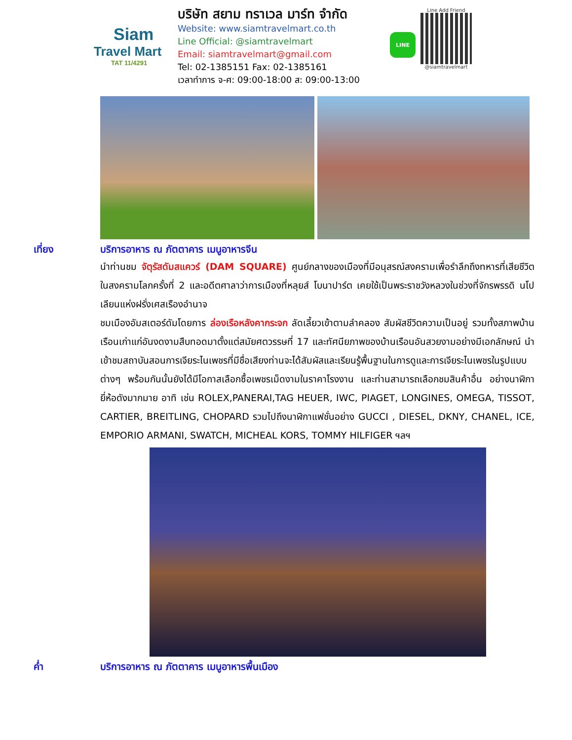Siam
Travel Mart
TAT 11/4291
บริษัท สยาม ทราเวล มาร์ท จำกัด
Website: www.siamtravelmart.co.th
Line Official: @siamtravelmart
Email: siamtravelmart@gmail.com
Tel: 02-1385151 Fax: 02-1385161
เวลาทำการ จ-ศ: 09:00-18:00 ส: 09:00-13:00
LINE
Line Add Friend
@siamtravelmart
เที่ยง บริการอาหาร ณ ภัตตาคาร เมนูอาหารจีน
นำท่านชม จัตุรัสดัมสแควร์ (DAM SQUARE) ศูนย์กลางของเมืองที่มีอนุสรณ์สงครามเพื่อรำลึกถึงทหารที่เสียชีวิตในสงครามโลกครั้งที่ 2 และอดีตศาลาว่าการเมืองที่หลุยส์ โบนาปาร์ต เคยใช้เป็นพระราชวังหลวงในช่วงที่จักรพรรดิ นโปเลียนแห่งฝรั่งเศสเรืองอำนาจ
ชมเมืองอัมสเตอร์ดัมโดยการ ล่องเรือหลังคากระจก ลัดเลี้ยวเข้าตามลำคลอง สัมผัสชีวิตความเป็นอยู่ รวมทั้งสภาพบ้านเรือนเก่าแก่อันงดงามสืบทอดมาตั้งแต่สมัยศตวรรษที่ 17 และทัศนียภาพของบ้านเรือนอันสวยงามอย่างมีเอกลักษณ์ นำเข้าชมสถาบันสอนการเจียระไนเพชรที่มีชื่อเสียงท่านจะได้สัมผัสและเรียนรู้พื้นฐานในการดูและการเจียระไนเพชรในรูปแบบต่างๆ พร้อมกันนั้นยังได้มีโอกาสเลือกซื้อเพชรเม็ดงามในราคาโรงงาน และท่านสามารถเลือกชมสินค้าอื่น อย่างนาฬิกายี่ห้อดังมากมาย อาทิ เช่น ROLEX,PANERAI,TAG HEUER, IWC, PIAGET, LONGINES, OMEGA, TISSOT, CARTIER, BREITLING, CHOPARD รวมไปถึงนาฬิกาแฟชั่นอย่าง GUCCI , DIESEL, DKNY, CHANEL, ICE, EMPORIO ARMANI, SWATCH, MICHEAL KORS, TOMMY HILFIGER ฯลฯ
ค่ำ บริการอาหาร ณ ภัตตาคาร เมนูอาหารพื้นเมือง